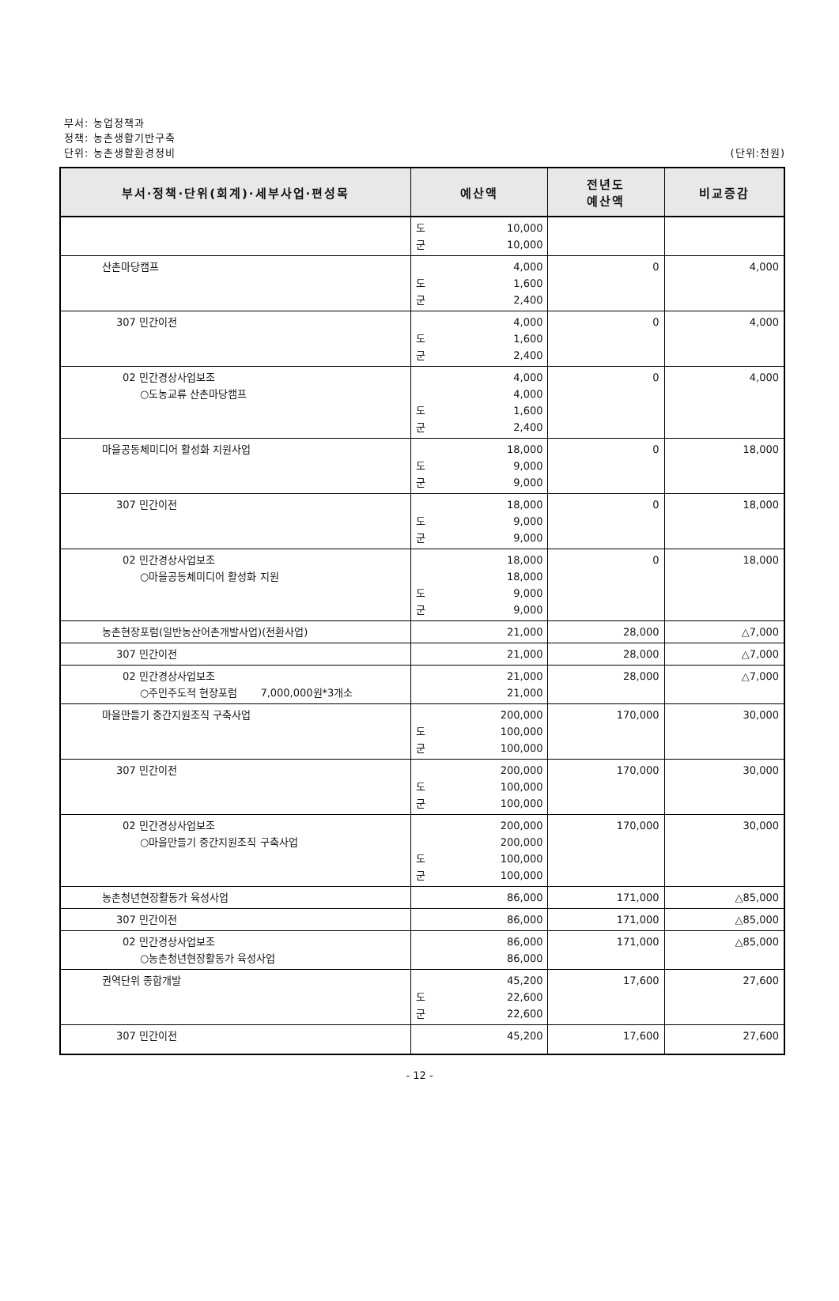부서: 농업정책과
정책: 농촌생활기반구축
단위: 농촌생활환경정비 (단위:천원)
| 부서·정책·단위(회계)·세부사업·편성목 | 예산액 | 전년도 예산액 | 비교증감 |
| --- | --- | --- | --- |
| | 도 10,000 군 10,000 | | |
| 산촌마당캠프 | 4,000 도 1,600 군 2,400 | 0 | 4,000 |
| 307 민간이전 | 4,000 도 1,600 군 2,400 | 0 | 4,000 |
| 02 민간경상사업보조 ○도농교류 산촌마당캠프 | 4,000 4,000 도 1,600 군 2,400 | 0 | 4,000 |
| 마을공동체미디어 활성화 지원사업 | 18,000 도 9,000 군 9,000 | 0 | 18,000 |
| 307 민간이전 | 18,000 도 9,000 군 9,000 | 0 | 18,000 |
| 02 민간경상사업보조 ○마을공동체미디어 활성화 지원 | 18,000 18,000 도 9,000 군 9,000 | 0 | 18,000 |
| 농촌현장포럼(일반농산어촌개발사업)(전환사업) | 21,000 | 28,000 | △7,000 |
| 307 민간이전 | 21,000 | 28,000 | △7,000 |
| 02 민간경상사업보조 ○주민주도적 현장포럼 7,000,000원*3개소 | 21,000 21,000 | 28,000 | △7,000 |
| 마을만들기 중간지원조직 구축사업 | 200,000 도 100,000 군 100,000 | 170,000 | 30,000 |
| 307 민간이전 | 200,000 도 100,000 군 100,000 | 170,000 | 30,000 |
| 02 민간경상사업보조 ○마을만들기 중간지원조직 구축사업 | 200,000 200,000 도 100,000 군 100,000 | 170,000 | 30,000 |
| 농촌청년현장활동가 육성사업 | 86,000 | 171,000 | △85,000 |
| 307 민간이전 | 86,000 | 171,000 | △85,000 |
| 02 민간경상사업보조 ○농촌청년현장활동가 육성사업 | 86,000 86,000 | 171,000 | △85,000 |
| 권역단위 종합개발 | 45,200 도 22,600 군 22,600 | 17,600 | 27,600 |
| 307 민간이전 | 45,200 | 17,600 | 27,600 |
- 12 -